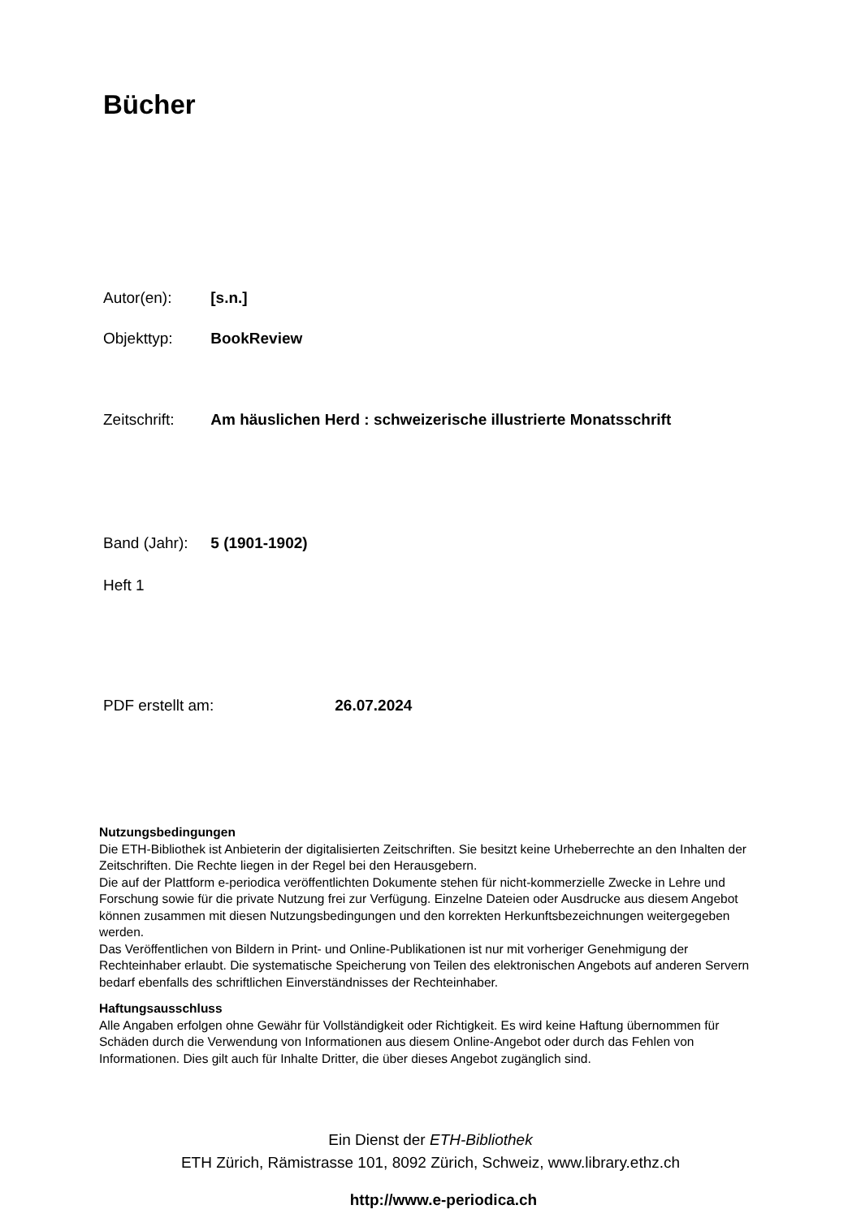Bücher
Autor(en): [s.n.]
Objekttyp: BookReview
Zeitschrift: Am häuslichen Herd : schweizerische illustrierte Monatsschrift
Band (Jahr): 5 (1901-1902)
Heft 1
PDF erstellt am: 26.07.2024
Nutzungsbedingungen
Die ETH-Bibliothek ist Anbieterin der digitalisierten Zeitschriften. Sie besitzt keine Urheberrechte an den Inhalten der Zeitschriften. Die Rechte liegen in der Regel bei den Herausgebern.
Die auf der Plattform e-periodica veröffentlichten Dokumente stehen für nicht-kommerzielle Zwecke in Lehre und Forschung sowie für die private Nutzung frei zur Verfügung. Einzelne Dateien oder Ausdrucke aus diesem Angebot können zusammen mit diesen Nutzungsbedingungen und den korrekten Herkunftsbezeichnungen weitergegeben werden.
Das Veröffentlichen von Bildern in Print- und Online-Publikationen ist nur mit vorheriger Genehmigung der Rechteinhaber erlaubt. Die systematische Speicherung von Teilen des elektronischen Angebots auf anderen Servern bedarf ebenfalls des schriftlichen Einverständnisses der Rechteinhaber.
Haftungsausschluss
Alle Angaben erfolgen ohne Gewähr für Vollständigkeit oder Richtigkeit. Es wird keine Haftung übernommen für Schäden durch die Verwendung von Informationen aus diesem Online-Angebot oder durch das Fehlen von Informationen. Dies gilt auch für Inhalte Dritter, die über dieses Angebot zugänglich sind.
Ein Dienst der ETH-Bibliothek
ETH Zürich, Rämistrasse 101, 8092 Zürich, Schweiz, www.library.ethz.ch
http://www.e-periodica.ch